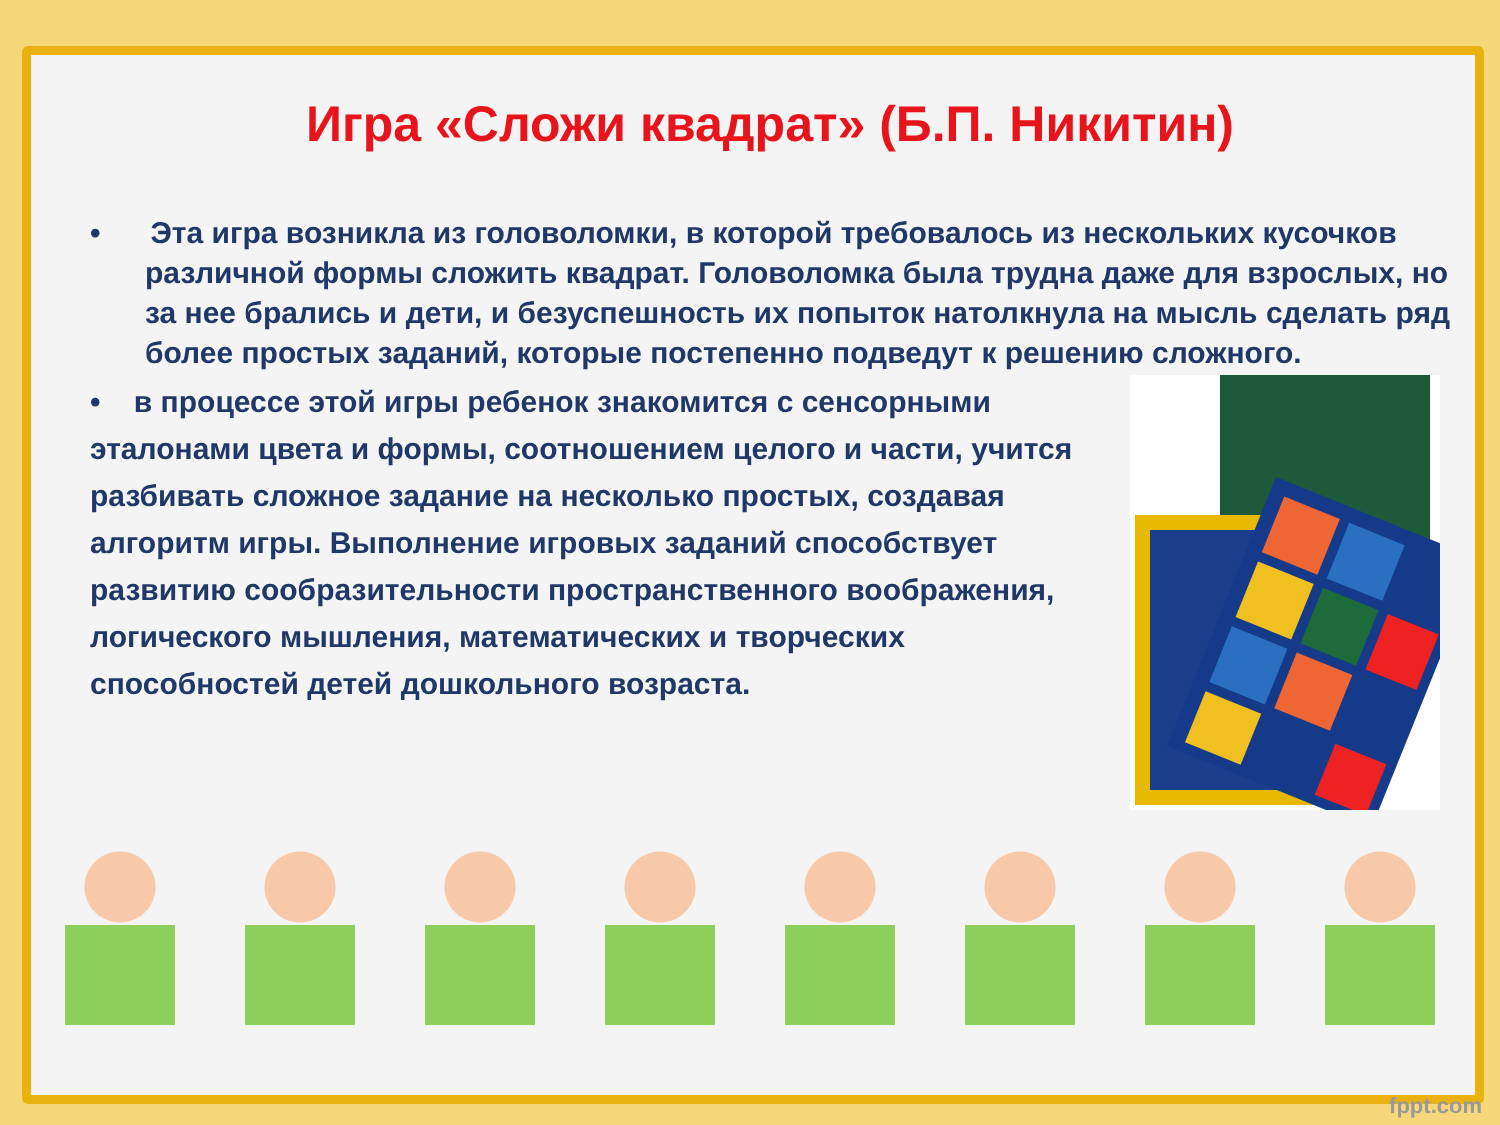Игра «Сложи квадрат» (Б.П. Никитин)
• Эта игра возникла из головоломки, в которой требовалось из нескольких кусочков различной формы сложить квадрат. Головоломка была трудна даже для взрослых, но за нее брались и дети, и безуспешность их попыток натолкнула на мысль сделать ряд более простых заданий, которые постепенно подведут к решению сложного.
• в процессе этой игры ребенок знакомится с сенсорными эталонами цвета и формы, соотношением целого и части, учится разбивать сложное задание на несколько простых, создавая алгоритм игры. Выполнение игровых заданий способствует развитию сообразительности пространственного воображения, логического мышления, математических и творческих способностей детей дошкольного возраста.
fppt.com